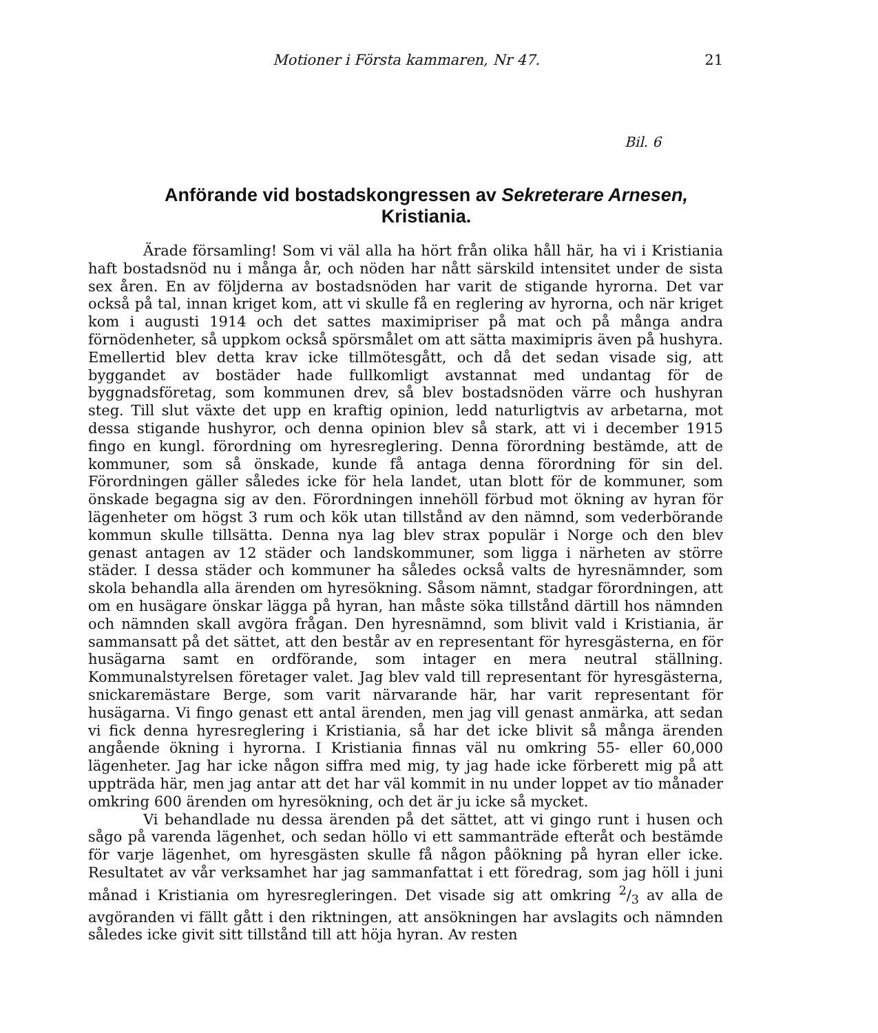Motioner i Första kammaren, Nr 47. 21
Bil. 6
Anförande vid bostadskongressen av Sekreterare Arnesen, Kristiania.
Ärade församling! Som vi väl alla ha hört från olika håll här, ha vi i Kristiania haft bostadsnöd nu i många år, och nöden har nått särskild intensitet under de sista sex åren. En av följderna av bostadsnöden har varit de stigande hyrorna. Det var också på tal, innan kriget kom, att vi skulle få en reglering av hyrorna, och när kriget kom i augusti 1914 och det sattes maximipriser på mat och på många andra förnödenheter, så uppkom också spörsmålet om att sätta maximipris även på hushyra. Emellertid blev detta krav icke tillmötesgått, och då det sedan visade sig, att byggandet av bostäder hade fullkomligt avstannat med undantag för de byggnadsföretag, som kommunen drev, så blev bostadsnöden värre och hushyran steg. Till slut växte det upp en kraftig opinion, ledd naturligtvis av arbetarna, mot dessa stigande hushyror, och denna opinion blev så stark, att vi i december 1915 fingo en kungl. förordning om hyresreglering. Denna förordning bestämde, att de kommuner, som så önskade, kunde få antaga denna förordning för sin del. Förordningen gäller således icke för hela landet, utan blott för de kommuner, som önskade begagna sig av den. Förordningen innehöll förbud mot ökning av hyran för lägenheter om högst 3 rum och kök utan tillstånd av den nämnd, som vederbörande kommun skulle tillsätta. Denna nya lag blev strax populär i Norge och den blev genast antagen av 12 städer och landskommuner, som ligga i närheten av större städer. I dessa städer och kommuner ha således också valts de hyresnämnder, som skola behandla alla ärenden om hyresökning. Såsom nämnt, stadgar förordningen, att om en husägare önskar lägga på hyran, han måste söka tillstånd därtill hos nämnden och nämnden skall avgöra frågan. Den hyresnämnd, som blivit vald i Kristiania, är sammansatt på det sättet, att den består av en representant för hyresgästerna, en för husägarna samt en ordförande, som intager en mera neutral ställning. Kommunalstyrelsen företager valet. Jag blev vald till representant för hyresgästerna, snickaremästare Berge, som varit närvarande här, har varit representant för husägarna. Vi fingo genast ett antal ärenden, men jag vill genast anmärka, att sedan vi fick denna hyresreglering i Kristiania, så har det icke blivit så många ärenden angående ökning i hyrorna. I Kristiania finnas väl nu omkring 55- eller 60,000 lägenheter. Jag har icke någon siffra med mig, ty jag hade icke förberett mig på att uppträda här, men jag antar att det har väl kommit in nu under loppet av tio månader omkring 600 ärenden om hyresökning, och det är ju icke så mycket.
Vi behandlade nu dessa ärenden på det sättet, att vi gingo runt i husen och sågo på varenda lägenhet, och sedan höllo vi ett sammanträde efteråt och bestämde för varje lägenhet, om hyresgästen skulle få någon påökning på hyran eller icke. Resultatet av vår verksamhet har jag sammanfattat i ett föredrag, som jag höll i juni månad i Kristiania om hyresregleringen. Det visade sig att omkring 2/3 av alla de avgöranden vi fällt gått i den riktningen, att ansökningen har avslagits och nämnden således icke givit sitt tillstånd till att höja hyran. Av resten